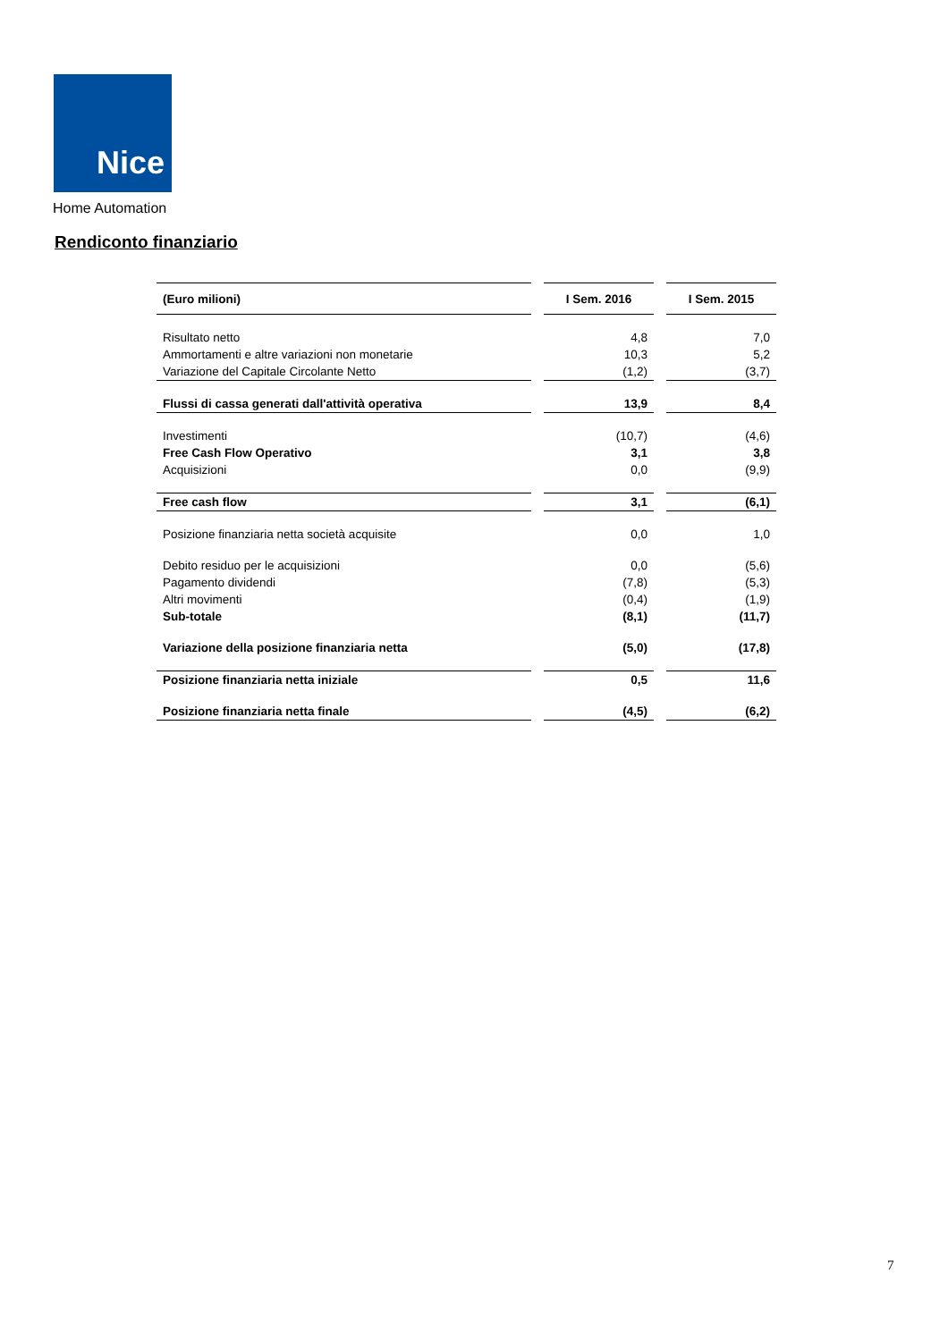Nice
Home Automation
Rendiconto finanziario
| (Euro milioni) | | I Sem. 2016 | | I Sem. 2015 |
| --- | --- | --- | --- | --- |
| Risultato netto | | 4,8 | | 7,0 |
| Ammortamenti e altre variazioni non monetarie | | 10,3 | | 5,2 |
| Variazione del Capitale Circolante Netto | | (1,2) | | (3,7) |
| Flussi di cassa generati dall'attività operativa | | 13,9 | | 8,4 |
| Investimenti | | (10,7) | | (4,6) |
| Free Cash Flow Operativo | | 3,1 | | 3,8 |
| Acquisizioni | | 0,0 | | (9,9) |
| Free cash flow | | 3,1 | | (6,1) |
| Posizione finanziaria netta società acquisite | | 0,0 | | 1,0 |
| Debito residuo per le acquisizioni | | 0,0 | | (5,6) |
| Pagamento dividendi | | (7,8) | | (5,3) |
| Altri movimenti | | (0,4) | | (1,9) |
| Sub-totale | | (8,1) | | (11,7) |
| Variazione della posizione finanziaria netta | | (5,0) | | (17,8) |
| Posizione finanziaria netta iniziale | | 0,5 | | 11,6 |
| Posizione finanziaria netta finale | | (4,5) | | (6,2) |
7